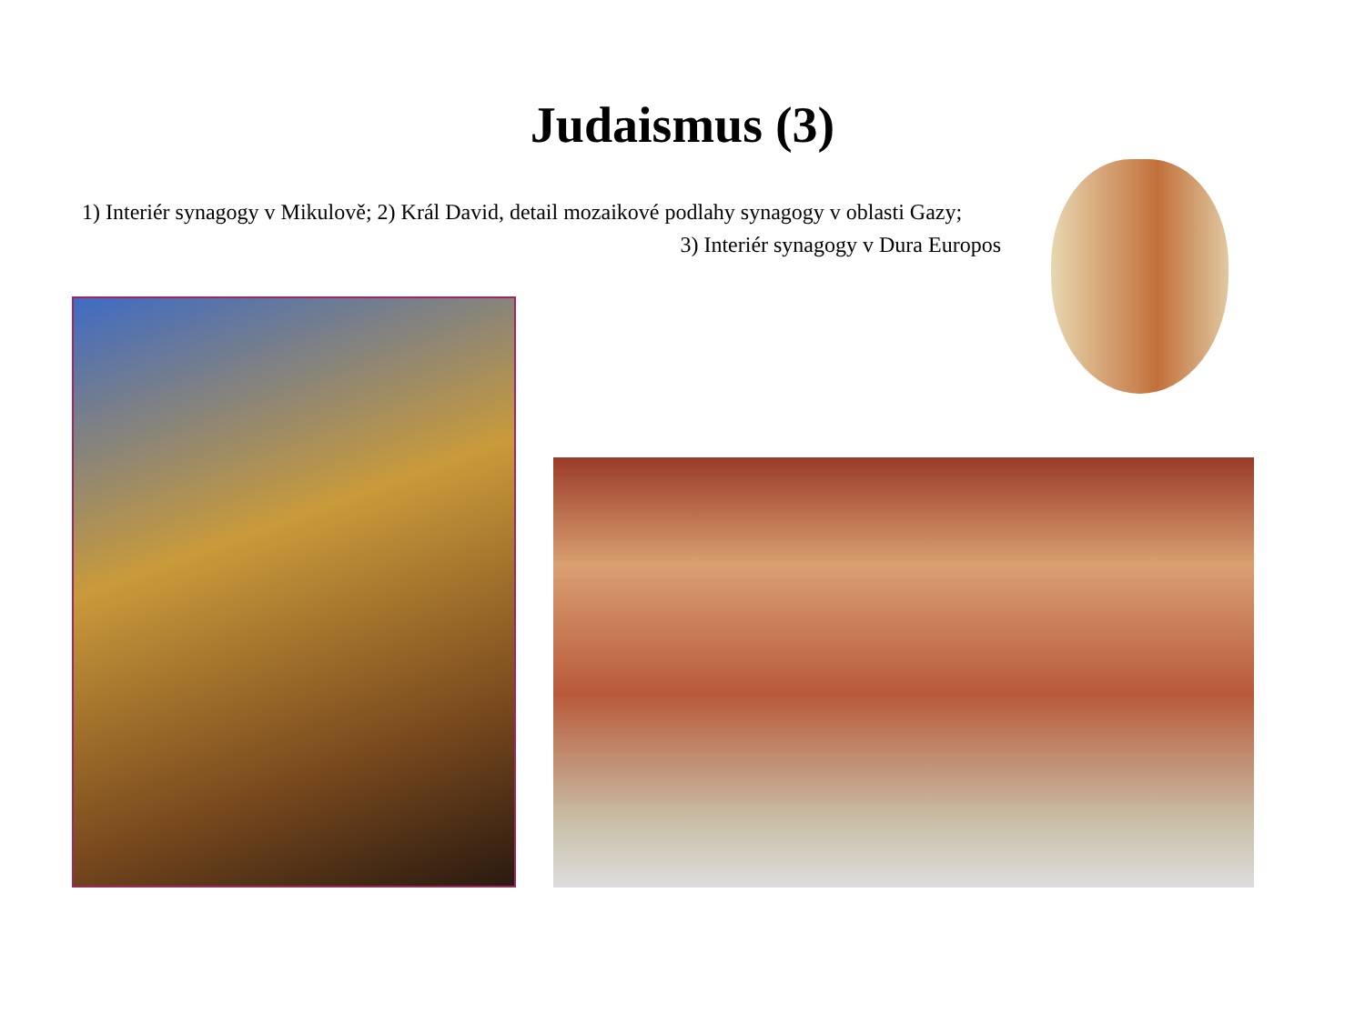Judaismus (3)
1) Interiér synagogy v Mikulově; 2) Král David, detail mozaikové podlahy synagogy v oblasti Gazy;
3) Interiér synagogy v Dura Europos